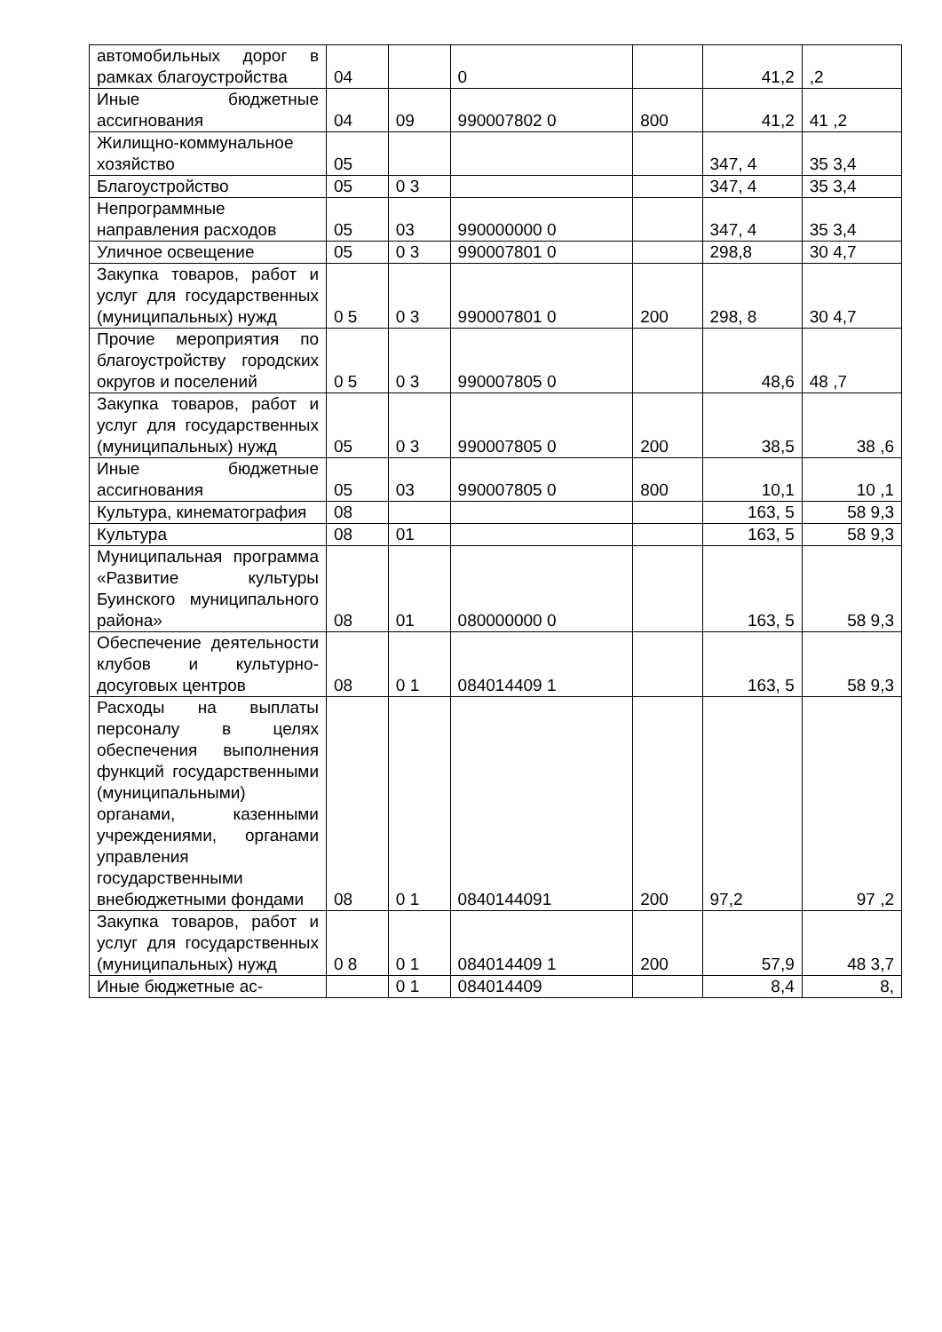| автомобильных дорог в рамках благоустройства | 04 | | 0 | | 41,2 | ,2 |
| Иные бюджетные ассигнования | 04 | 09 | 990007802 0 | 800 | 41,2 | 41 ,2 |
| Жилищно-коммунальное хозяйство | 05 | | | | 347, 4 | 35 3,4 |
| Благоустройство | 05 | 0 3 | | | 347, 4 | 35 3,4 |
| Непрограммные направления расходов | 05 | 03 | 990000000 0 | | 347, 4 | 35 3,4 |
| Уличное освещение | 05 | 0 3 | 990007801 0 | | 298,8 | 30 4,7 |
| Закупка товаров, работ и услуг для государственных (муниципальных) нужд | 0 5 | 0 3 | 990007801 0 | 200 | 298, 8 | 30 4,7 |
| Прочие мероприятия по благоустройству городских округов и поселений | 0 5 | 0 3 | 990007805 0 | | 48,6 | 48 ,7 |
| Закупка товаров, работ и услуг для государственных (муниципальных) нужд | 05 | 0 3 | 990007805 0 | 200 | 38,5 | 38 ,6 |
| Иные бюджетные ассигнования | 05 | 03 | 990007805 0 | 800 | 10,1 | 10 ,1 |
| Культура, кинематография | 08 | | | | 163, 5 | 58 9,3 |
| Культура | 08 | 01 | | | 163, 5 | 58 9,3 |
| Муниципальная программа «Развитие культуры Буинского муниципального района» | 08 | 01 | 080000000 0 | | 163, 5 | 58 9,3 |
| Обеспечение деятельности клубов и культурно-досуговых центров | 08 | 0 1 | 084014409 1 | | 163, 5 | 58 9,3 |
| Расходы на выплаты персоналу в целях обеспечения выполнения функций государственными (муниципальными) органами, казенными учреждениями, органами управления государственными внебюджетными фондами | 08 | 0 1 | 0840144091 | 200 | 97,2 | 97 ,2 |
| Закупка товаров, работ и услуг для государственных (муниципальных) нужд | 0 8 | 0 1 | 084014409 1 | 200 | 57,9 | 48 3,7 |
| Иные бюджетные ас- | | 0 1 | 084014409 | | 8,4 | 8, |